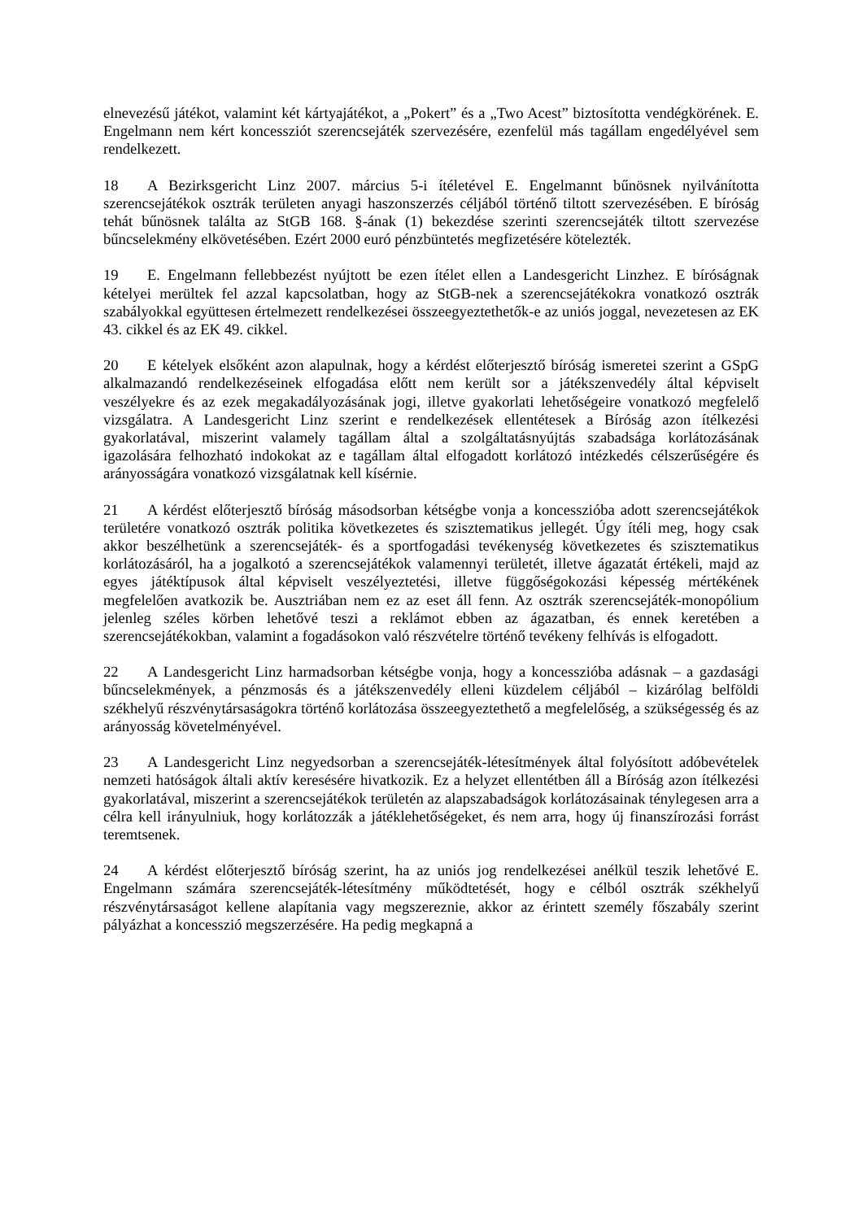elnevezésű játékot, valamint két kártyajátékot, a „Pokert” és a „Two Acest” biztosította vendégkörének. E. Engelmann nem kért koncessziót szerencsejáték szervezésére, ezenfelül más tagállam engedélyével sem rendelkezett.
18 A Bezirksgericht Linz 2007. március 5-i ítéletével E. Engelmannt bűnösnek nyilvánította szerencsejátékok osztrák területen anyagi haszonszerzés céljából történő tiltott szervezésében. E bíróság tehát bűnösnek találta az StGB 168. §-ának (1) bekezdése szerinti szerencsejáték tiltott szervezése bűncselekmény elkövetésében. Ezért 2000 euró pénzbüntetés megfizetésére kötelezték.
19 E. Engelmann fellebbezést nyújtott be ezen ítélet ellen a Landesgericht Linzhez. E bíróságnak kételyei merültek fel azzal kapcsolatban, hogy az StGB-nek a szerencsejátékokra vonatkozó osztrák szabályokkal együttesen értelmezett rendelkezései összeegyeztethetők-e az uniós joggal, nevezetesen az EK 43. cikkel és az EK 49. cikkel.
20 E kételyek elsőként azon alapulnak, hogy a kérdést előterjesztő bíróság ismeretei szerint a GSpG alkalmazandó rendelkezéseinek elfogadása előtt nem került sor a játékszenvedély által képviselt veszélyekre és az ezek megakadályozásának jogi, illetve gyakorlati lehetőségeire vonatkozó megfelelő vizsgálatra. A Landesgericht Linz szerint e rendelkezések ellentétesek a Bíróság azon ítélkezési gyakorlatával, miszerint valamely tagállam által a szolgáltatásnyújtás szabadsága korlátozásának igazolására felhozható indokokat az e tagállam által elfogadott korlátozó intézkedés célszerűségére és arányosságára vonatkozó vizsgálatnak kell kísérnie.
21 A kérdést előterjesztő bíróság másodsorban kétségbe vonja a koncesszióba adott szerencsejátékok területére vonatkozó osztrák politika következetes és szisztematikus jellegét. Úgy ítéli meg, hogy csak akkor beszélhetünk a szerencsejáték- és a sportfogadási tevékenység következetes és szisztematikus korlátozásáról, ha a jogalkotó a szerencsejátékok valamennyi területét, illetve ágazatát értékeli, majd az egyes játéktípusok által képviselt veszélyeztetési, illetve függőségokozási képesség mértékének megfelelően avatkozik be. Ausztriában nem ez az eset áll fenn. Az osztrák szerencsejáték-monopólium jelenleg széles körben lehetővé teszi a reklámot ebben az ágazatban, és ennek keretében a szerencsejátékokban, valamint a fogadásokon való részvételre történő tevékeny felhívás is elfogadott.
22 A Landesgericht Linz harmadsorban kétségbe vonja, hogy a koncesszióba adásnak – a gazdasági bűncselekmények, a pénzmosás és a játékszenvedély elleni küzdelem céljából – kizárólag belföldi székhelyű részvénytársaságokra történő korlátozása összeegyeztethető a megfelelőség, a szükségesség és az arányosság követelményével.
23 A Landesgericht Linz negyedsorban a szerencsejáték-létesítmények által folyósított adóbevételek nemzeti hatóságok általi aktív keresésére hivatkozik. Ez a helyzet ellentétben áll a Bíróság azon ítélkezési gyakorlatával, miszerint a szerencsejátékok területén az alapszabadságok korlátozásainak ténylegesen arra a célra kell irányulniuk, hogy korlátozzák a játéklehetőségeket, és nem arra, hogy új finanszírozási forrást teremtsenek.
24 A kérdést előterjesztő bíróság szerint, ha az uniós jog rendelkezései anélkül teszik lehetővé E. Engelmann számára szerencsejáték-létesítmény működtetését, hogy e célból osztrák székhelyű részvénytársaságot kellene alapítania vagy megszereznie, akkor az érintett személy főszabály szerint pályázhat a koncesszió megszerzésére. Ha pedig megkapná a